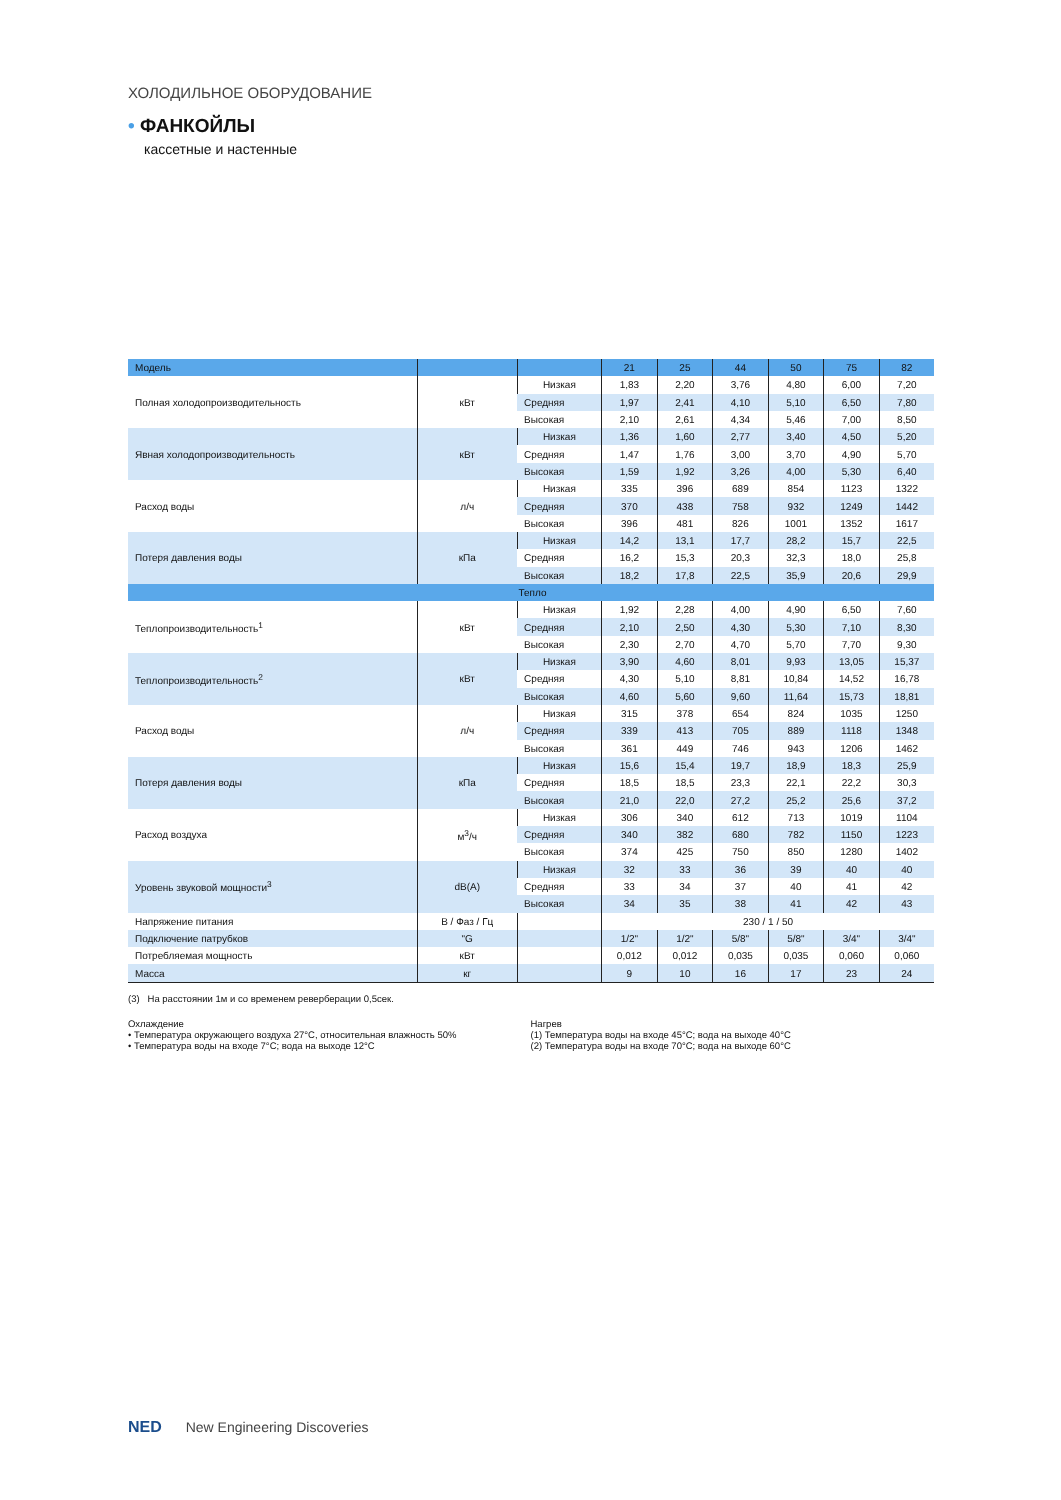ХОЛОДИЛЬНОЕ ОБОРУДОВАНИЕ
• ФАНКОЙЛЫ
кассетные и настенные
| Модель | | | 21 | 25 | 44 | 50 | 75 | 82 |
| --- | --- | --- | --- | --- | --- | --- | --- | --- |
| Полная холодопроизводительность | кВт | Низкая | 1,83 | 2,20 | 3,76 | 4,80 | 6,00 | 7,20 |
| | | Средняя | 1,97 | 2,41 | 4,10 | 5,10 | 6,50 | 7,80 |
| | | Высокая | 2,10 | 2,61 | 4,34 | 5,46 | 7,00 | 8,50 |
| Явная холодопроизводительность | кВт | Низкая | 1,36 | 1,60 | 2,77 | 3,40 | 4,50 | 5,20 |
| | | Средняя | 1,47 | 1,76 | 3,00 | 3,70 | 4,90 | 5,70 |
| | | Высокая | 1,59 | 1,92 | 3,26 | 4,00 | 5,30 | 6,40 |
| Расход воды | л/ч | Низкая | 335 | 396 | 689 | 854 | 1123 | 1322 |
| | | Средняя | 370 | 438 | 758 | 932 | 1249 | 1442 |
| | | Высокая | 396 | 481 | 826 | 1001 | 1352 | 1617 |
| Потеря давления воды | кПа | Низкая | 14,2 | 13,1 | 17,7 | 28,2 | 15,7 | 22,5 |
| | | Средняя | 16,2 | 15,3 | 20,3 | 32,3 | 18,0 | 25,8 |
| | | Высокая | 18,2 | 17,8 | 22,5 | 35,9 | 20,6 | 29,9 |
| Тепло | | | | | | | | |
| Теплопроизводительность<sup>1</sup> | кВт | Низкая | 1,92 | 2,28 | 4,00 | 4,90 | 6,50 | 7,60 |
| | | Средняя | 2,10 | 2,50 | 4,30 | 5,30 | 7,10 | 8,30 |
| | | Высокая | 2,30 | 2,70 | 4,70 | 5,70 | 7,70 | 9,30 |
| Теплопроизводительность<sup>2</sup> | кВт | Низкая | 3,90 | 4,60 | 8,01 | 9,93 | 13,05 | 15,37 |
| | | Средняя | 4,30 | 5,10 | 8,81 | 10,84 | 14,52 | 16,78 |
| | | Высокая | 4,60 | 5,60 | 9,60 | 11,64 | 15,73 | 18,81 |
| Расход воды | л/ч | Низкая | 315 | 378 | 654 | 824 | 1035 | 1250 |
| | | Средняя | 339 | 413 | 705 | 889 | 1118 | 1348 |
| | | Высокая | 361 | 449 | 746 | 943 | 1206 | 1462 |
| Потеря давления воды | кПа | Низкая | 15,6 | 15,4 | 19,7 | 18,9 | 18,3 | 25,9 |
| | | Средняя | 18,5 | 18,5 | 23,3 | 22,1 | 22,2 | 30,3 |
| | | Высокая | 21,0 | 22,0 | 27,2 | 25,2 | 25,6 | 37,2 |
| Расход воздуха | м<sup>3</sup>/ч | Низкая | 306 | 340 | 612 | 713 | 1019 | 1104 |
| | | Средняя | 340 | 382 | 680 | 782 | 1150 | 1223 |
| | | Высокая | 374 | 425 | 750 | 850 | 1280 | 1402 |
| Уровень звуковой мощности<sup>3</sup> | dB(A) | Низкая | 32 | 33 | 36 | 39 | 40 | 40 |
| | | Средняя | 33 | 34 | 37 | 40 | 41 | 42 |
| | | Высокая | 34 | 35 | 38 | 41 | 42 | 43 |
| Напряжение питания | В / Фаз / Гц | | 230 / 1 / 50 | | | | | |
| Подключение патрубков | "G | | 1/2" | 1/2" | 5/8" | 5/8" | 3/4" | 3/4" |
| Потребляемая мощность | кВт | | 0,012 | 0,012 | 0,035 | 0,035 | 0,060 | 0,060 |
| Масса | кг | | 9 | 10 | 16 | 17 | 23 | 24 |
(3) На расстоянии 1м и со временем реверберации 0,5сек.
Охлаждение
• Температура окружающего воздуха 27°C, относительная влажность 50%
• Температура воды на входе 7°C; вода на выходе 12°C
Нагрев
(1) Температура воды на входе 45°C; вода на выходе 40°C
(2) Температура воды на входе 70°C; вода на выходе 60°C
NED New Engineering Discoveries